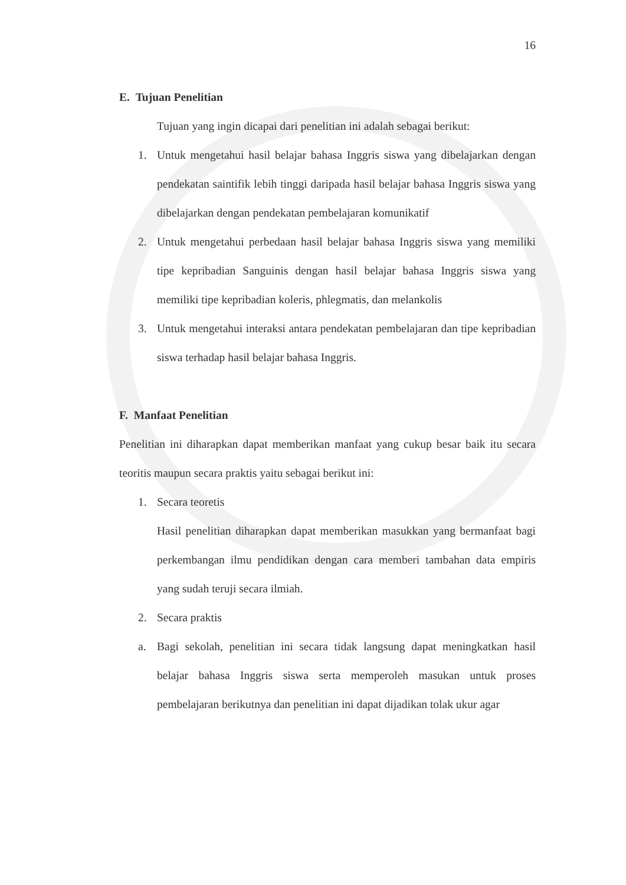16
E. Tujuan Penelitian
Tujuan yang ingin dicapai dari penelitian ini adalah sebagai berikut:
1. Untuk mengetahui hasil belajar bahasa Inggris siswa yang dibelajarkan dengan pendekatan saintifik lebih tinggi daripada hasil belajar bahasa Inggris siswa yang dibelajarkan dengan pendekatan pembelajaran komunikatif
2. Untuk mengetahui perbedaan hasil belajar bahasa Inggris siswa yang memiliki tipe kepribadian Sanguinis dengan hasil belajar bahasa Inggris siswa yang memiliki tipe kepribadian koleris, phlegmatis, dan melankolis
3. Untuk mengetahui interaksi antara pendekatan pembelajaran dan tipe kepribadian siswa terhadap hasil belajar bahasa Inggris.
F. Manfaat Penelitian
Penelitian ini diharapkan dapat memberikan manfaat yang cukup besar baik itu secara teoritis maupun secara praktis yaitu sebagai berikut ini:
1. Secara teoretis
Hasil penelitian diharapkan dapat memberikan masukkan yang bermanfaat bagi perkembangan ilmu pendidikan dengan cara memberi tambahan data empiris yang sudah teruji secara ilmiah.
2. Secara praktis
a. Bagi sekolah, penelitian ini secara tidak langsung dapat meningkatkan hasil belajar bahasa Inggris siswa serta memperoleh masukan untuk proses pembelajaran berikutnya dan penelitian ini dapat dijadikan tolak ukur agar